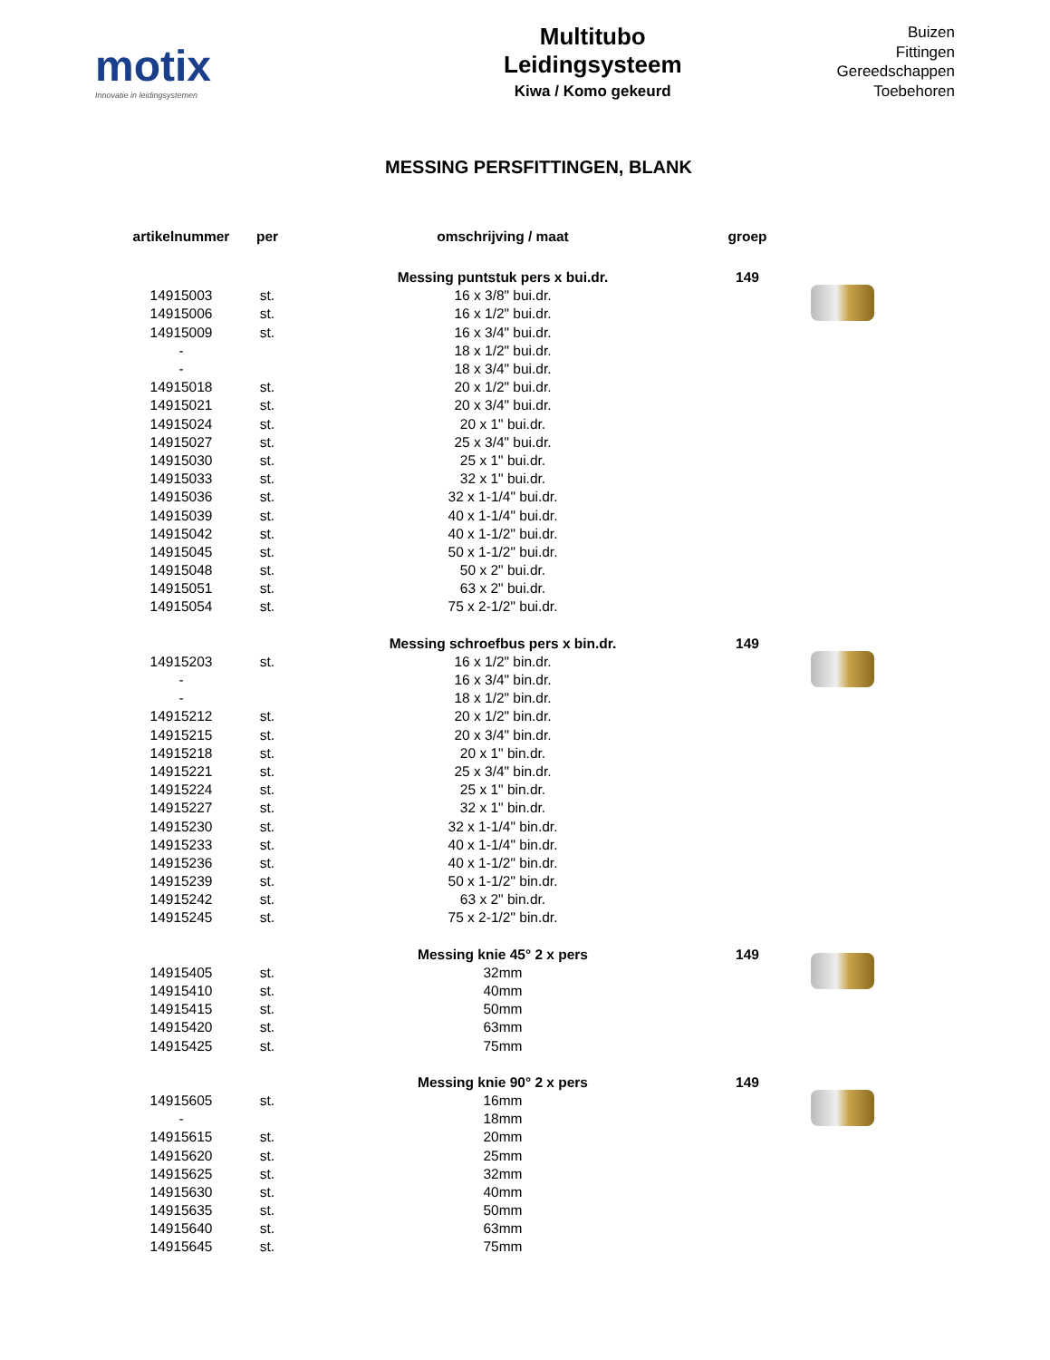motix
Innovatie in leidingsystemen
Multitubo
Leidingsysteem
Kiwa / Komo gekeurd
Buizen
Fittingen
Gereedschappen
Toebehoren
MESSING PERSFITTINGEN, BLANK
| artikelnummer | per | omschrijving / maat | groep | |
| --- | --- | --- | --- | --- |
| | | Messing puntstuk pers x bui.dr. | 149 | |
| 14915003 | st. | 16 x 3/8" bui.dr. | | |
| 14915006 | st. | 16 x 1/2" bui.dr. | | |
| 14915009 | st. | 16 x 3/4" bui.dr. | | |
| - | | 18 x 1/2" bui.dr. | | |
| - | | 18 x 3/4" bui.dr. | | |
| 14915018 | st. | 20 x 1/2" bui.dr. | | |
| 14915021 | st. | 20 x 3/4" bui.dr. | | |
| 14915024 | st. | 20 x 1" bui.dr. | | |
| 14915027 | st. | 25 x 3/4" bui.dr. | | |
| 14915030 | st. | 25 x 1" bui.dr. | | |
| 14915033 | st. | 32 x 1" bui.dr. | | |
| 14915036 | st. | 32 x 1-1/4" bui.dr. | | |
| 14915039 | st. | 40 x 1-1/4" bui.dr. | | |
| 14915042 | st. | 40 x 1-1/2" bui.dr. | | |
| 14915045 | st. | 50 x 1-1/2" bui.dr. | | |
| 14915048 | st. | 50 x 2" bui.dr. | | |
| 14915051 | st. | 63 x 2" bui.dr. | | |
| 14915054 | st. | 75 x 2-1/2" bui.dr. | | |
| | | Messing schroefbus pers x bin.dr. | 149 | |
| 14915203 | st. | 16 x 1/2" bin.dr. | | |
| - | | 16 x 3/4" bin.dr. | | |
| - | | 18 x 1/2" bin.dr. | | |
| 14915212 | st. | 20 x 1/2" bin.dr. | | |
| 14915215 | st. | 20 x 3/4" bin.dr. | | |
| 14915218 | st. | 20 x 1" bin.dr. | | |
| 14915221 | st. | 25 x 3/4" bin.dr. | | |
| 14915224 | st. | 25 x 1" bin.dr. | | |
| 14915227 | st. | 32 x 1" bin.dr. | | |
| 14915230 | st. | 32 x 1-1/4" bin.dr. | | |
| 14915233 | st. | 40 x 1-1/4" bin.dr. | | |
| 14915236 | st. | 40 x 1-1/2" bin.dr. | | |
| 14915239 | st. | 50 x 1-1/2" bin.dr. | | |
| 14915242 | st. | 63 x 2" bin.dr. | | |
| 14915245 | st. | 75 x 2-1/2" bin.dr. | | |
| | | Messing knie 45° 2 x pers | 149 | |
| 14915405 | st. | 32mm | | |
| 14915410 | st. | 40mm | | |
| 14915415 | st. | 50mm | | |
| 14915420 | st. | 63mm | | |
| 14915425 | st. | 75mm | | |
| | | Messing knie 90° 2 x pers | 149 | |
| 14915605 | st. | 16mm | | |
| - | | 18mm | | |
| 14915615 | st. | 20mm | | |
| 14915620 | st. | 25mm | | |
| 14915625 | st. | 32mm | | |
| 14915630 | st. | 40mm | | |
| 14915635 | st. | 50mm | | |
| 14915640 | st. | 63mm | | |
| 14915645 | st. | 75mm | | |